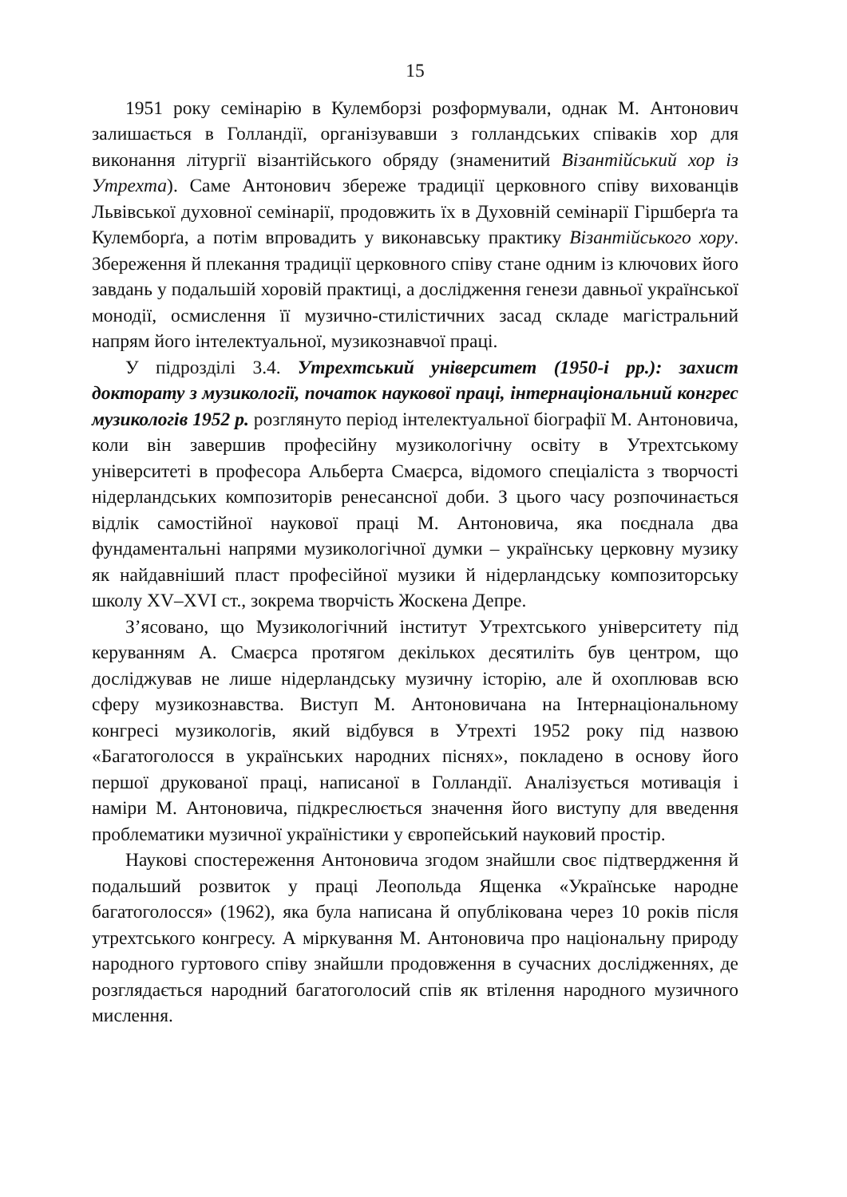15
1951 року семінарію в Кулемборзі розформували, однак М. Антонович залишається в Голландії, організувавши з голландських співаків хор для виконання літургії візантійського обряду (знаменитий Візантійський хор із Утрехта). Саме Антонович збереже традиції церковного співу вихованців Львівської духовної семінарії, продовжить їх в Духовній семінарії Гіршберґа та Кулемборґа, а потім впровадить у виконавську практику Візантійського хору. Збереження й плекання традиції церковного співу стане одним із ключових його завдань у подальшій хоровій практиці, а дослідження генези давньої української монодії, осмислення її музично-стилістичних засад складе магістральний напрям його інтелектуальної, музикознавчої праці.
У підрозділі 3.4. Утрехтський університет (1950-і рр.): захист докторату з музикології, початок наукової праці, інтернаціональний конгрес музикологів 1952 р. розглянуто період інтелектуальної біографії М. Антоновича, коли він завершив професійну музикологічну освіту в Утрехтському університеті в професора Альберта Смаєрса, відомого спеціаліста з творчості нідерландських композиторів ренесансної доби. З цього часу розпочинається відлік самостійної наукової праці М. Антоновича, яка поєднала два фундаментальні напрями музикологічної думки – українську церковну музику як найдавніший пласт професійної музики й нідерландську композиторську школу XV–XVI ст., зокрема творчість Жоскена Депре.
З’ясовано, що Музикологічний інститут Утрехтського університету під керуванням А. Смаєрса протягом декількох десятиліть був центром, що досліджував не лише нідерландську музичну історію, але й охоплював всю сферу музикознавства. Виступ М. Антоновичана на Інтернаціональному конгресі музикологів, який відбувся в Утрехті 1952 року під назвою «Багатоголосся в українських народних піснях», покладено в основу його першої друкованої праці, написаної в Голландії. Аналізується мотивація і наміри М. Антоновича, підкреслюється значення його виступу для введення проблематики музичної україністики у європейський науковий простір.
Наукові спостереження Антоновича згодом знайшли своє підтвердження й подальший розвиток у праці Леопольда Ященка «Українське народне багатоголосся» (1962), яка була написана й опублікована через 10 років після утрехтського конгресу. А міркування М. Антоновича про національну природу народного гуртового співу знайшли продовження в сучасних дослідженнях, де розглядається народний багатоголосий спів як втілення народного музичного мислення.